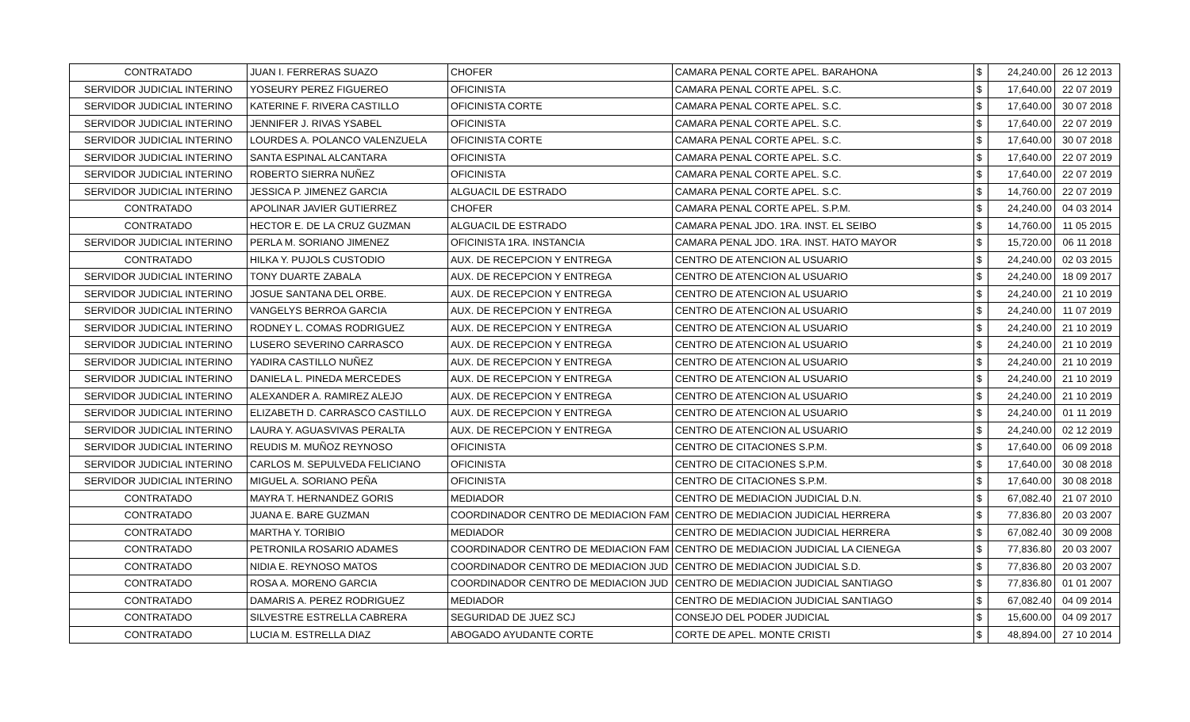| CONTRATADO | JUAN I. FERRERAS SUAZO | CHOFER | CAMARA PENAL CORTE APEL. BARAHONA | $ | 24,240.00 | 26 12 2013 |
| SERVIDOR JUDICIAL INTERINO | YOSEURY PEREZ FIGUEREO | OFICINISTA | CAMARA PENAL CORTE APEL. S.C. | $ | 17,640.00 | 22 07 2019 |
| SERVIDOR JUDICIAL INTERINO | KATERINE F. RIVERA CASTILLO | OFICINISTA CORTE | CAMARA PENAL CORTE APEL. S.C. | $ | 17,640.00 | 30 07 2018 |
| SERVIDOR JUDICIAL INTERINO | JENNIFER J. RIVAS YSABEL | OFICINISTA | CAMARA PENAL CORTE APEL. S.C. | $ | 17,640.00 | 22 07 2019 |
| SERVIDOR JUDICIAL INTERINO | LOURDES A. POLANCO VALENZUELA | OFICINISTA CORTE | CAMARA PENAL CORTE APEL. S.C. | $ | 17,640.00 | 30 07 2018 |
| SERVIDOR JUDICIAL INTERINO | SANTA ESPINAL ALCANTARA | OFICINISTA | CAMARA PENAL CORTE APEL. S.C. | $ | 17,640.00 | 22 07 2019 |
| SERVIDOR JUDICIAL INTERINO | ROBERTO SIERRA NUÑEZ | OFICINISTA | CAMARA PENAL CORTE APEL. S.C. | $ | 17,640.00 | 22 07 2019 |
| SERVIDOR JUDICIAL INTERINO | JESSICA P. JIMENEZ GARCIA | ALGUACIL DE ESTRADO | CAMARA PENAL CORTE APEL. S.C. | $ | 14,760.00 | 22 07 2019 |
| CONTRATADO | APOLINAR JAVIER GUTIERREZ | CHOFER | CAMARA PENAL CORTE APEL. S.P.M. | $ | 24,240.00 | 04 03 2014 |
| CONTRATADO | HECTOR E. DE LA CRUZ GUZMAN | ALGUACIL DE ESTRADO | CAMARA PENAL JDO. 1RA. INST. EL SEIBO | $ | 14,760.00 | 11 05 2015 |
| SERVIDOR JUDICIAL INTERINO | PERLA M. SORIANO JIMENEZ | OFICINISTA 1RA. INSTANCIA | CAMARA PENAL JDO. 1RA. INST. HATO MAYOR | $ | 15,720.00 | 06 11 2018 |
| CONTRATADO | HILKA Y. PUJOLS CUSTODIO | AUX. DE RECEPCION Y ENTREGA | CENTRO DE ATENCION AL USUARIO | $ | 24,240.00 | 02 03 2015 |
| SERVIDOR JUDICIAL INTERINO | TONY DUARTE ZABALA | AUX. DE RECEPCION Y ENTREGA | CENTRO DE ATENCION AL USUARIO | $ | 24,240.00 | 18 09 2017 |
| SERVIDOR JUDICIAL INTERINO | JOSUE SANTANA DEL ORBE. | AUX. DE RECEPCION Y ENTREGA | CENTRO DE ATENCION AL USUARIO | $ | 24,240.00 | 21 10 2019 |
| SERVIDOR JUDICIAL INTERINO | VANGELYS BERROA GARCIA | AUX. DE RECEPCION Y ENTREGA | CENTRO DE ATENCION AL USUARIO | $ | 24,240.00 | 11 07 2019 |
| SERVIDOR JUDICIAL INTERINO | RODNEY L. COMAS RODRIGUEZ | AUX. DE RECEPCION Y ENTREGA | CENTRO DE ATENCION AL USUARIO | $ | 24,240.00 | 21 10 2019 |
| SERVIDOR JUDICIAL INTERINO | LUSERO SEVERINO CARRASCO | AUX. DE RECEPCION Y ENTREGA | CENTRO DE ATENCION AL USUARIO | $ | 24,240.00 | 21 10 2019 |
| SERVIDOR JUDICIAL INTERINO | YADIRA CASTILLO NUÑEZ | AUX. DE RECEPCION Y ENTREGA | CENTRO DE ATENCION AL USUARIO | $ | 24,240.00 | 21 10 2019 |
| SERVIDOR JUDICIAL INTERINO | DANIELA L. PINEDA MERCEDES | AUX. DE RECEPCION Y ENTREGA | CENTRO DE ATENCION AL USUARIO | $ | 24,240.00 | 21 10 2019 |
| SERVIDOR JUDICIAL INTERINO | ALEXANDER A. RAMIREZ ALEJO | AUX. DE RECEPCION Y ENTREGA | CENTRO DE ATENCION AL USUARIO | $ | 24,240.00 | 21 10 2019 |
| SERVIDOR JUDICIAL INTERINO | ELIZABETH D. CARRASCO CASTILLO | AUX. DE RECEPCION Y ENTREGA | CENTRO DE ATENCION AL USUARIO | $ | 24,240.00 | 01 11 2019 |
| SERVIDOR JUDICIAL INTERINO | LAURA Y. AGUASVIVAS PERALTA | AUX. DE RECEPCION Y ENTREGA | CENTRO DE ATENCION AL USUARIO | $ | 24,240.00 | 02 12 2019 |
| SERVIDOR JUDICIAL INTERINO | REUDIS M. MUÑOZ REYNOSO | OFICINISTA | CENTRO DE CITACIONES S.P.M. | $ | 17,640.00 | 06 09 2018 |
| SERVIDOR JUDICIAL INTERINO | CARLOS M. SEPULVEDA FELICIANO | OFICINISTA | CENTRO DE CITACIONES S.P.M. | $ | 17,640.00 | 30 08 2018 |
| SERVIDOR JUDICIAL INTERINO | MIGUEL A. SORIANO PEÑA | OFICINISTA | CENTRO DE CITACIONES S.P.M. | $ | 17,640.00 | 30 08 2018 |
| CONTRATADO | MAYRA T. HERNANDEZ GORIS | MEDIADOR | CENTRO DE MEDIACION JUDICIAL D.N. | $ | 67,082.40 | 21 07 2010 |
| CONTRATADO | JUANA E. BARE GUZMAN | COORDINADOR CENTRO DE MEDIACION FAM | CENTRO DE MEDIACION JUDICIAL HERRERA | $ | 77,836.80 | 20 03 2007 |
| CONTRATADO | MARTHA Y. TORIBIO | MEDIADOR | CENTRO DE MEDIACION JUDICIAL HERRERA | $ | 67,082.40 | 30 09 2008 |
| CONTRATADO | PETRONILA ROSARIO ADAMES | COORDINADOR CENTRO DE MEDIACION FAM | CENTRO DE MEDIACION JUDICIAL LA CIENEGA | $ | 77,836.80 | 20 03 2007 |
| CONTRATADO | NIDIA E. REYNOSO MATOS | COORDINADOR CENTRO DE MEDIACION JUD | CENTRO DE MEDIACION JUDICIAL S.D. | $ | 77,836.80 | 20 03 2007 |
| CONTRATADO | ROSA A. MORENO GARCIA | COORDINADOR CENTRO DE MEDIACION JUD | CENTRO DE MEDIACION JUDICIAL SANTIAGO | $ | 77,836.80 | 01 01 2007 |
| CONTRATADO | DAMARIS A. PEREZ RODRIGUEZ | MEDIADOR | CENTRO DE MEDIACION JUDICIAL SANTIAGO | $ | 67,082.40 | 04 09 2014 |
| CONTRATADO | SILVESTRE ESTRELLA CABRERA | SEGURIDAD DE JUEZ SCJ | CONSEJO DEL PODER JUDICIAL | $ | 15,600.00 | 04 09 2017 |
| CONTRATADO | LUCIA M. ESTRELLA DIAZ | ABOGADO AYUDANTE CORTE | CORTE DE APEL. MONTE CRISTI | $ | 48,894.00 | 27 10 2014 |